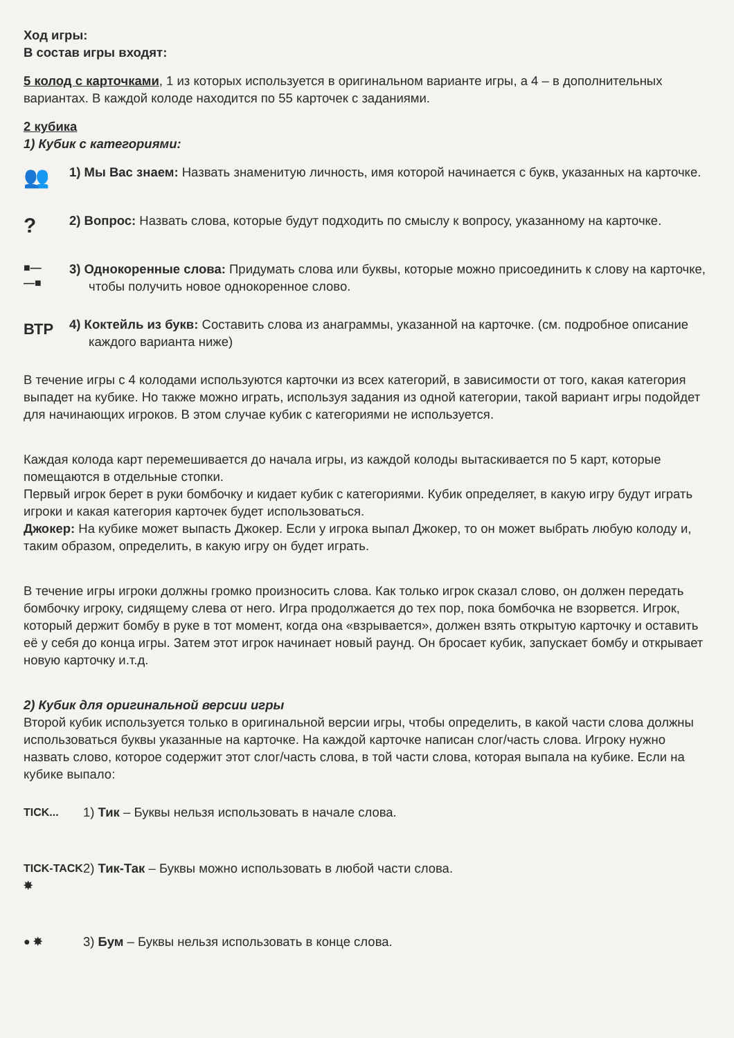Ход игры:
В состав игры входят:
5 колод с карточками, 1 из которых используется в оригинальном варианте игры, а 4 – в дополнительных вариантах. В каждой колоде находится по 55 карточек с заданиями.
2 кубика
1) Кубик с категориями:
👥
1) Мы Вас знаем: Назвать знаменитую личность, имя которой начинается с букв, указанных на карточке.
?
2) Вопрос: Назвать слова, которые будут подходить по смыслу к вопросу, указанному на карточке.
■—
—■
3) Однокоренные слова: Придумать слова или буквы, которые можно присоединить к слову на карточке, чтобы получить новое однокоренное слово.
ВТР
4) Коктейль из букв: Составить слова из анаграммы, указанной на карточке. (см. подробное описание каждого варианта ниже)
В течение игры с 4 колодами используются карточки из всех категорий, в зависимости от того, какая категория выпадет на кубике. Но также можно играть, используя задания из одной категории, такой вариант игры подойдет для начинающих игроков. В этом случае кубик с категориями не используется.
Каждая колода карт перемешивается до начала игры, из каждой колоды вытаскивается по 5 карт, которые помещаются в отдельные стопки.
Первый игрок берет в руки бомбочку и кидает кубик с категориями. Кубик определяет, в какую игру будут играть игроки и какая категория карточек будет использоваться.
Джокер: На кубике может выпасть Джокер. Если у игрока выпал Джокер, то он может выбрать любую колоду и, таким образом, определить, в какую игру он будет играть.
В течение игры игроки должны громко произносить слова. Как только игрок сказал слово, он должен передать бомбочку игроку, сидящему слева от него. Игра продолжается до тех пор, пока бомбочка не взорвется. Игрок, который держит бомбу в руке в тот момент, когда она «взрывается», должен взять открытую карточку и оставить её у себя до конца игры. Затем этот игрок начинает новый раунд. Он бросает кубик, запускает бомбу и открывает новую карточку и.т.д.
2) Кубик для оригинальной версии игры
Второй кубик используется только в оригинальной версии игры, чтобы определить, в какой части слова должны использоваться буквы указанные на карточке. На каждой карточке написан слог/часть слова. Игроку нужно назвать слово, которое содержит этот слог/часть слова, в той части слова, которая выпала на кубике. Если на кубике выпало:
TICK...
1) Тик – Буквы нельзя использовать в начале слова.
TICK-TACK ✸
2) Тик-Так – Буквы можно использовать в любой части слова.
● ✸
3) Бум – Буквы нельзя использовать в конце слова.